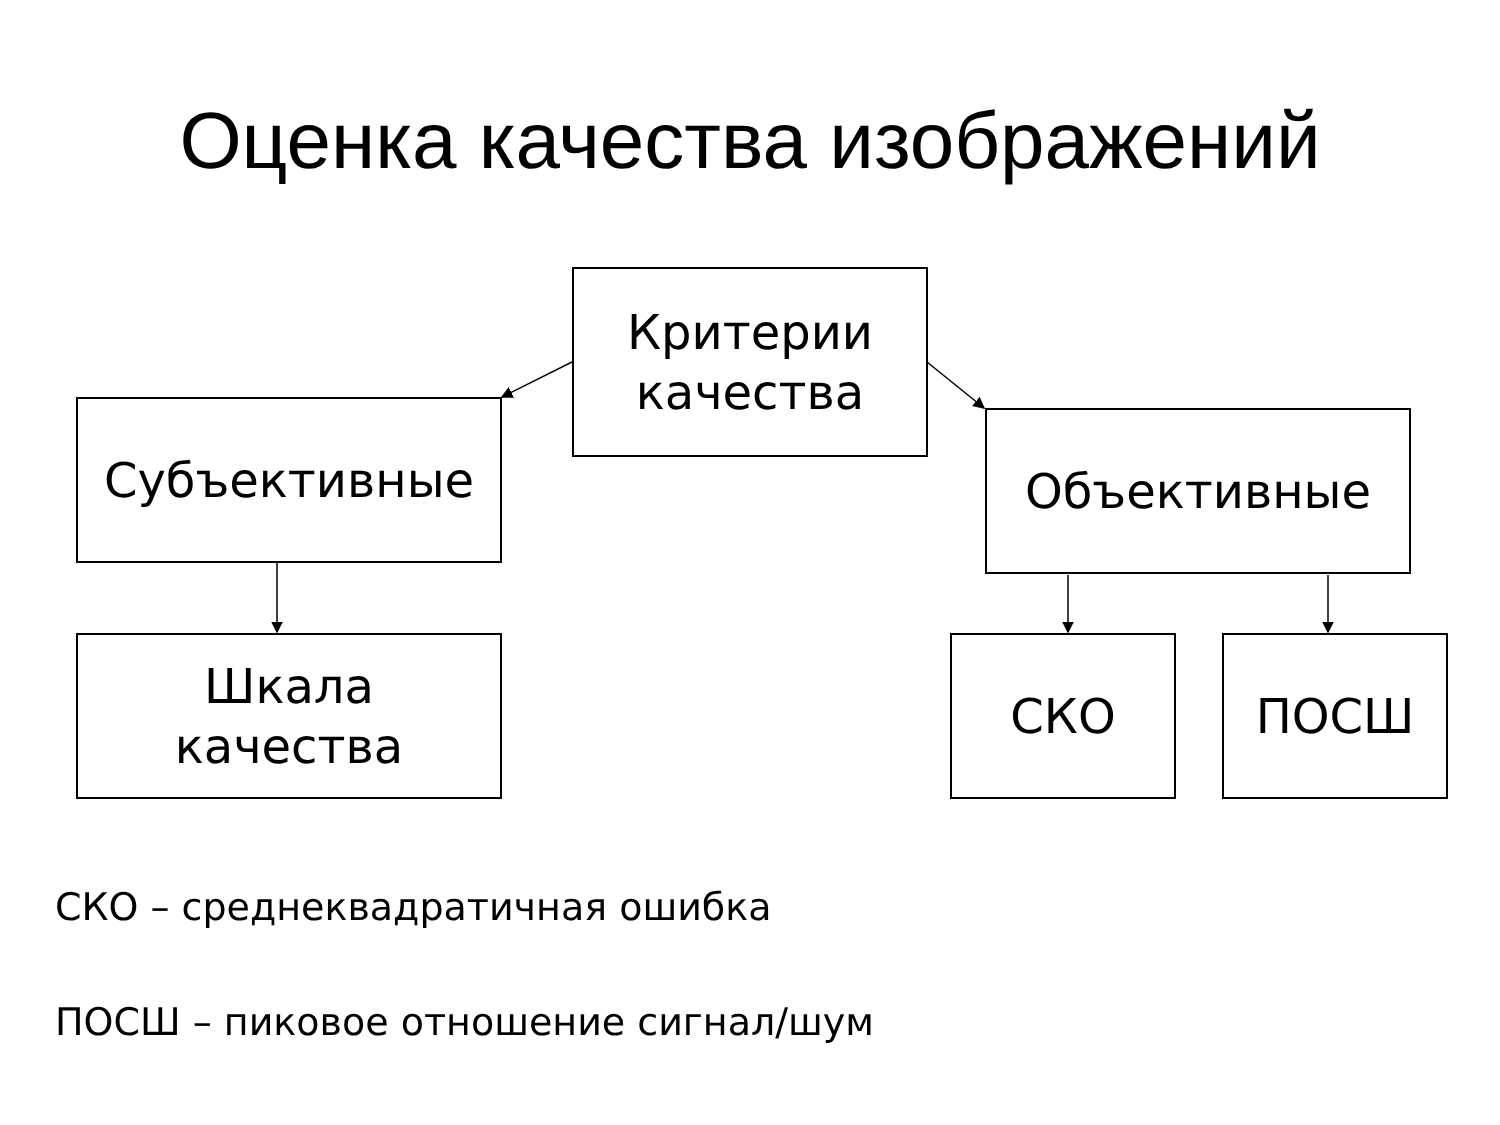Оценка качества изображений
Критерии
качества
Субъективные Объективные
Шкала
качества
СКО ПОСШ
СКО – среднеквадратичная ошибка
ПОСШ – пиковое отношение сигнал/шум